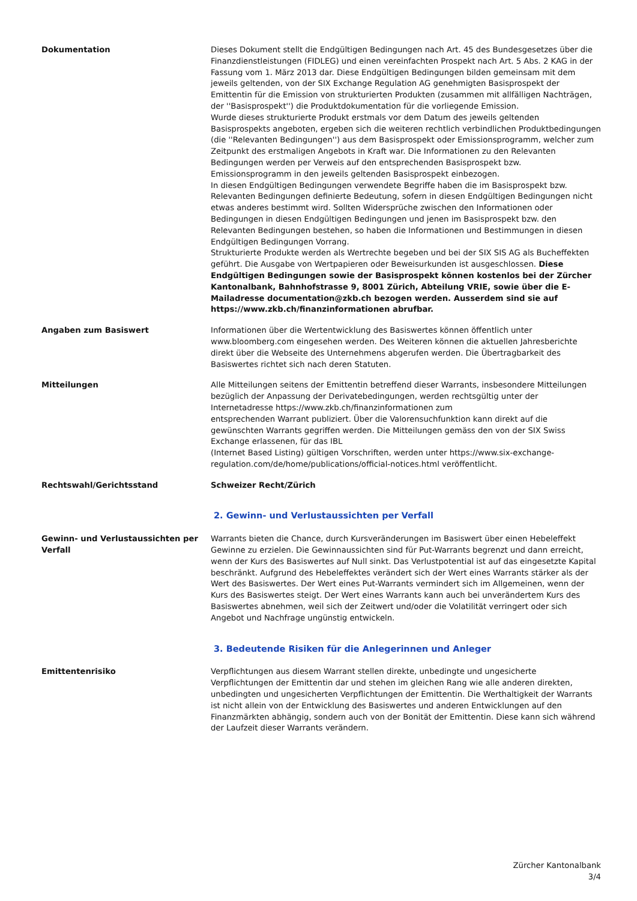Dokumentation Dieses Dokument stellt die Endgültigen Bedingungen nach Art. 45 des Bundesgesetzes über die Finanzdienstleistungen (FIDLEG) und einen vereinfachten Prospekt nach Art. 5 Abs. 2 KAG in der Fassung vom 1. März 2013 dar. Diese Endgültigen Bedingungen bilden gemeinsam mit dem jeweils geltenden, von der SIX Exchange Regulation AG genehmigten Basisprospekt der Emittentin für die Emission von strukturierten Produkten (zusammen mit allfälligen Nachträgen, der ''Basisprospekt'') die Produktdokumentation für die vorliegende Emission.
Wurde dieses strukturierte Produkt erstmals vor dem Datum des jeweils geltenden Basisprospekts angeboten, ergeben sich die weiteren rechtlich verbindlichen Produktbedingungen (die ''Relevanten Bedingungen'') aus dem Basisprospekt oder Emissionsprogramm, welcher zum Zeitpunkt des erstmaligen Angebots in Kraft war. Die Informationen zu den Relevanten Bedingungen werden per Verweis auf den entsprechenden Basisprospekt bzw. Emissionsprogramm in den jeweils geltenden Basisprospekt einbezogen.
In diesen Endgültigen Bedingungen verwendete Begriffe haben die im Basisprospekt bzw. Relevanten Bedingungen definierte Bedeutung, sofern in diesen Endgültigen Bedingungen nicht etwas anderes bestimmt wird. Sollten Widersprüche zwischen den Informationen oder Bedingungen in diesen Endgültigen Bedingungen und jenen im Basisprospekt bzw. den Relevanten Bedingungen bestehen, so haben die Informationen und Bestimmungen in diesen Endgültigen Bedingungen Vorrang.
Strukturierte Produkte werden als Wertrechte begeben und bei der SIX SIS AG als Bucheffekten geführt. Die Ausgabe von Wertpapieren oder Beweisurkunden ist ausgeschlossen. Diese Endgültigen Bedingungen sowie der Basisprospekt können kostenlos bei der Zürcher Kantonalbank, Bahnhofstrasse 9, 8001 Zürich, Abteilung VRIE, sowie über die E-Mailadresse documentation@zkb.ch bezogen werden. Ausserdem sind sie auf https://www.zkb.ch/finanzinformationen abrufbar.
Angaben zum Basiswert Informationen über die Wertentwicklung des Basiswertes können öffentlich unter www.bloomberg.com eingesehen werden. Des Weiteren können die aktuellen Jahresberichte direkt über die Webseite des Unternehmens abgerufen werden. Die Übertragbarkeit des Basiswertes richtet sich nach deren Statuten.
Mitteilungen Alle Mitteilungen seitens der Emittentin betreffend dieser Warrants, insbesondere Mitteilungen bezüglich der Anpassung der Derivatebedingungen, werden rechtsgültig unter der Internetadresse https://www.zkb.ch/finanzinformationen zum
entsprechenden Warrant publiziert. Über die Valorensuchfunktion kann direkt auf die gewünschten Warrants gegriffen werden. Die Mitteilungen gemäss den von der SIX Swiss Exchange erlassenen, für das IBL
(Internet Based Listing) gültigen Vorschriften, werden unter https://www.six-exchange-regulation.com/de/home/publications/official-notices.html veröffentlicht.
Rechtswahl/Gerichtsstand Schweizer Recht/Zürich
2. Gewinn- und Verlustaussichten per Verfall
Gewinn- und Verlustaussichten per Verfall
Warrants bieten die Chance, durch Kursveränderungen im Basiswert über einen Hebeleffekt Gewinne zu erzielen. Die Gewinnaussichten sind für Put-Warrants begrenzt und dann erreicht, wenn der Kurs des Basiswertes auf Null sinkt. Das Verlustpotential ist auf das eingesetzte Kapital beschränkt. Aufgrund des Hebeleffektes verändert sich der Wert eines Warrants stärker als der Wert des Basiswertes. Der Wert eines Put-Warrants vermindert sich im Allgemeinen, wenn der Kurs des Basiswertes steigt. Der Wert eines Warrants kann auch bei unverändertem Kurs des Basiswertes abnehmen, weil sich der Zeitwert und/oder die Volatilität verringert oder sich Angebot und Nachfrage ungünstig entwickeln.
3. Bedeutende Risiken für die Anlegerinnen und Anleger
Emittentenrisiko Verpflichtungen aus diesem Warrant stellen direkte, unbedingte und ungesicherte Verpflichtungen der Emittentin dar und stehen im gleichen Rang wie alle anderen direkten, unbedingten und ungesicherten Verpflichtungen der Emittentin. Die Werthaltigkeit der Warrants ist nicht allein von der Entwicklung des Basiswertes und anderen Entwicklungen auf den Finanzmärkten abhängig, sondern auch von der Bonität der Emittentin. Diese kann sich während der Laufzeit dieser Warrants verändern.
Zürcher Kantonalbank
3/4